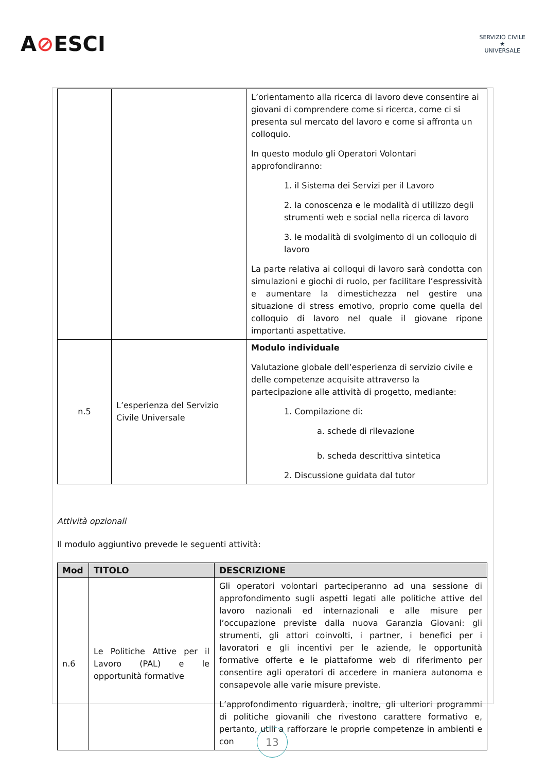A⊘ESCI
SERVIZIO CIVILE
★
UNIVERSALE
| | | L’orientamento alla ricerca di lavoro deve consentire ai giovani di comprendere come si ricerca, come ci si presenta sul mercato del lavoro e come si affronta un colloquio. In questo modulo gli Operatori Volontari approfondiranno: 1. il Sistema dei Servizi per il Lavoro 2. la conoscenza e le modalità di utilizzo degli strumenti web e social nella ricerca di lavoro 3. le modalità di svolgimento di un colloquio di lavoro La parte relativa ai colloqui di lavoro sarà condotta con simulazioni e giochi di ruolo, per facilitare l’espressività e aumentare la dimestichezza nel gestire una situazione di stress emotivo, proprio come quella del colloquio di lavoro nel quale il giovane ripone importanti aspettative. |
| n.5 | L’esperienza del Servizio Civile Universale | Modulo individuale Valutazione globale dell’esperienza di servizio civile e delle competenze acquisite attraverso la partecipazione alle attività di progetto, mediante: 1. Compilazione di: a. schede di rilevazione b. scheda descrittiva sintetica 2. Discussione guidata dal tutor |
Attività opzionali
Il modulo aggiuntivo prevede le seguenti attività:
| Mod | TITOLO | DESCRIZIONE |
| --- | --- | --- |
| n.6 | Le Politiche Attive per il Lavoro (PAL) e le opportunità formative | Gli operatori volontari parteciperanno ad una sessione di approfondimento sugli aspetti legati alle politiche attive del lavoro nazionali ed internazionali e alle misure per l’occupazione previste dalla nuova Garanzia Giovani: gli strumenti, gli attori coinvolti, i partner, i benefici per i lavoratori e gli incentivi per le aziende, le opportunità formative offerte e le piattaforme web di riferimento per consentire agli operatori di accedere in maniera autonoma e consapevole alle varie misure previste. L’approfondimento riguarderà, inoltre, gli ulteriori programmi di politiche giovanili che rivestono carattere formativo e, pertanto, utili a rafforzare le proprie competenze in ambienti e con |
13